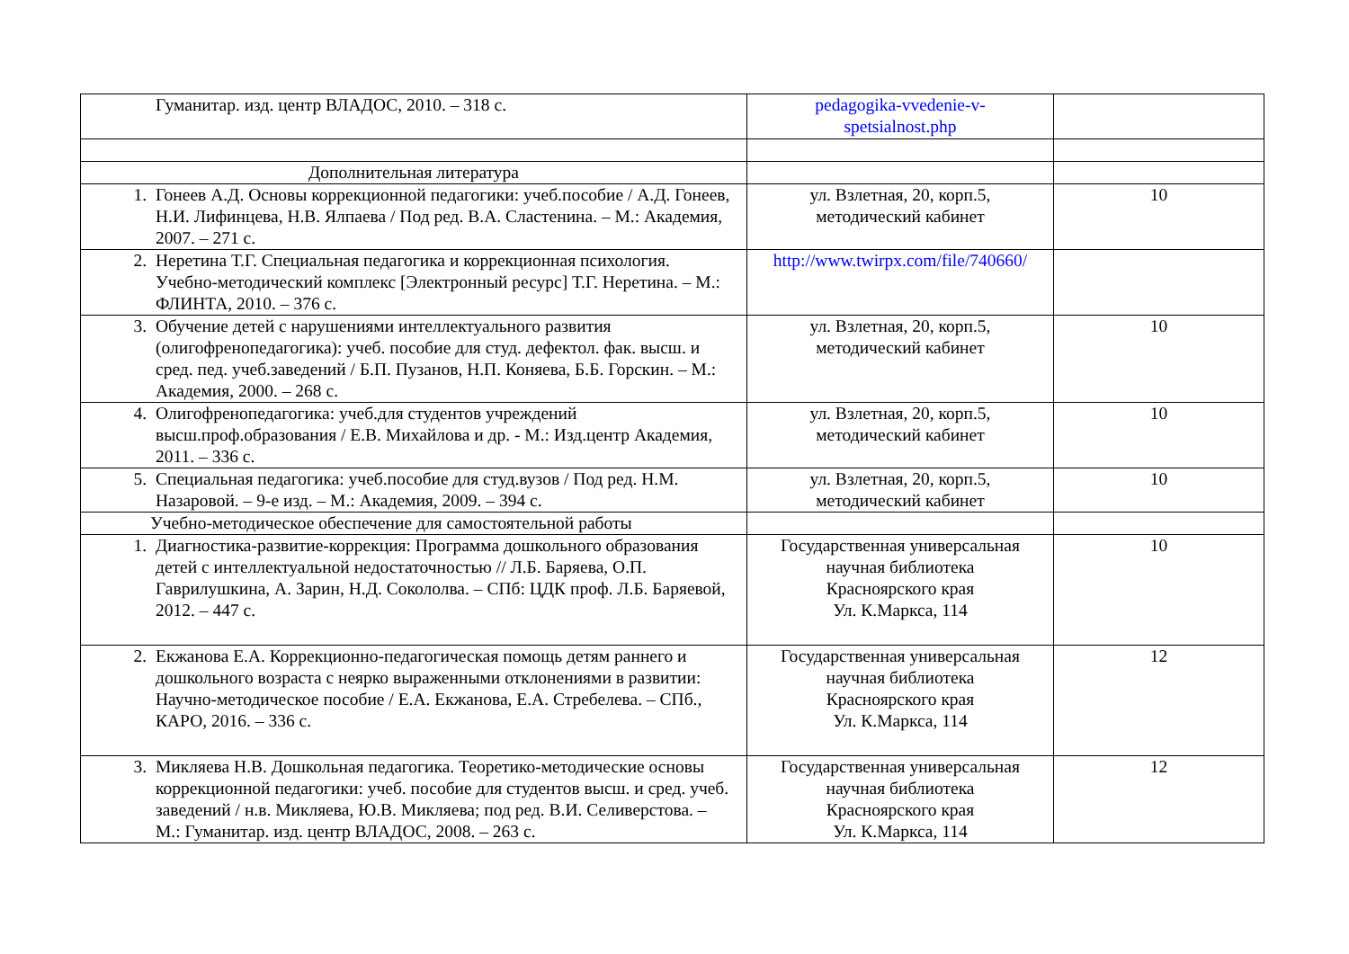| Гуманитар. изд. центр ВЛАДОС, 2010. – 318 с. | pedagogika-vvedenie-v- spetsialnost.php | |
| Дополнительная литература | | |
| 1. Гонеев А.Д. Основы коррекционной педагогики: учеб.пособие / А.Д. Гонеев, Н.И. Лифинцева, Н.В. Ялпаева / Под ред. В.А. Сластенина. – М.: Академия, 2007. – 271 с. | ул. Взлетная, 20, корп.5, методический кабинет | 10 |
| 2. Неретина Т.Г. Специальная педагогика и коррекционная психология. Учебно-методический комплекс [Электронный ресурс] Т.Г. Неретина. – М.: ФЛИНТА, 2010. – 376 с. | http://www.twirpx.com/file/740660/ | |
| 3. Обучение детей с нарушениями интеллектуального развития (олигофренопедагогика): учеб. пособие для студ. дефектол. фак. высш. и сред. пед. учеб.заведений / Б.П. Пузанов, Н.П. Коняева, Б.Б. Горскин. – М.: Академия, 2000. – 268 с. | ул. Взлетная, 20, корп.5, методический кабинет | 10 |
| 4. Олигофренопедагогика: учеб.для студентов учреждений высш.проф.образования / Е.В. Михайлова и др. - М.: Изд.центр Академия, 2011. – 336 с. | ул. Взлетная, 20, корп.5, методический кабинет | 10 |
| 5. Специальная педагогика: учеб.пособие для студ.вузов / Под ред. Н.М. Назаровой. – 9-е изд. – М.: Академия, 2009. – 394 с. | ул. Взлетная, 20, корп.5, методический кабинет | 10 |
| Учебно-методическое обеспечение для самостоятельной работы | | |
| 1. Диагностика-развитие-коррекция: Программа дошкольного образования детей с интеллектуальной недостаточностью // Л.Б. Баряева, О.П. Гаврилушкина, А. Зарин, Н.Д. Сокололва. – СПб: ЦДК проф. Л.Б. Баряевой, 2012. – 447 с. | Государственная универсальная научная библиотека Красноярского края Ул. К.Маркса, 114 | 10 |
| 2. Екжанова Е.А. Коррекционно-педагогическая помощь детям раннего и дошкольного возраста с неярко выраженными отклонениями в развитии: Научно-методическое пособие / Е.А. Екжанова, Е.А. Стребелева. – СПб., КАРО, 2016. – 336 с. | Государственная универсальная научная библиотека Красноярского края Ул. К.Маркса, 114 | 12 |
| 3. Микляева Н.В. Дошкольная педагогика. Теоретико-методические основы коррекционной педагогики: учеб. пособие для студентов высш. и сред. учеб. заведений / н.в. Микляева, Ю.В. Микляева; под ред. В.И. Селиверстова. – М.: Гуманитар. изд. центр ВЛАДОС, 2008. – 263 с. | Государственная универсальная научная библиотека Красноярского края Ул. К.Маркса, 114 | 12 |